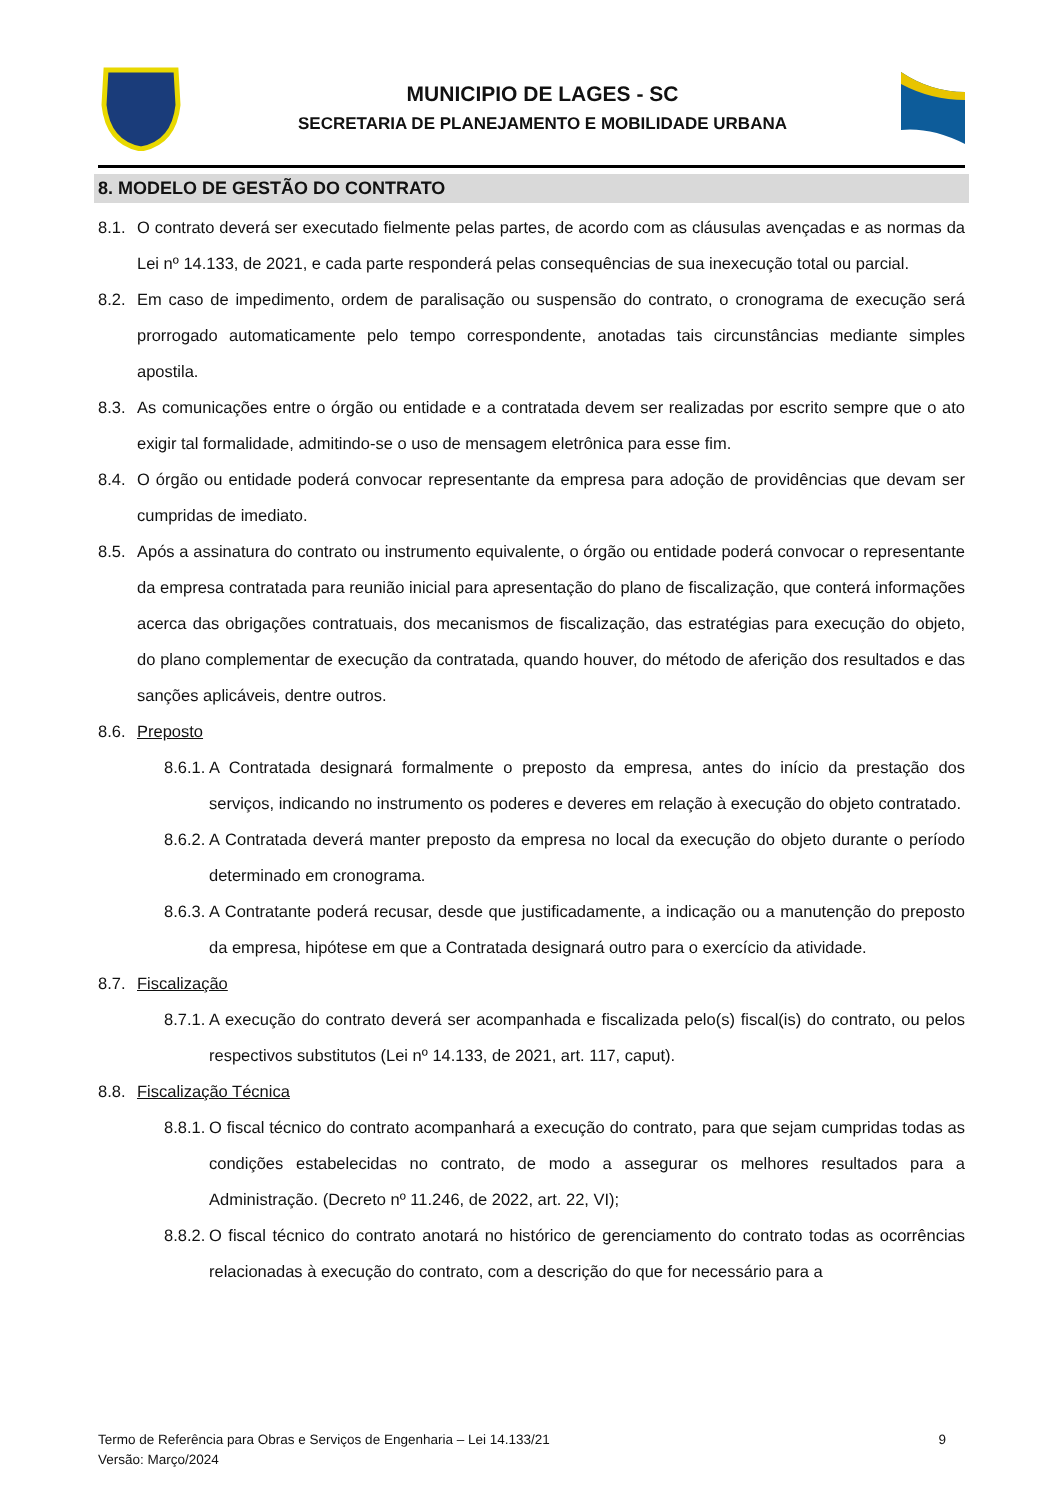MUNICIPIO DE LAGES - SC
SECRETARIA DE PLANEJAMENTO E MOBILIDADE URBANA
8. MODELO DE GESTÃO DO CONTRATO
8.1. O contrato deverá ser executado fielmente pelas partes, de acordo com as cláusulas avençadas e as normas da Lei nº 14.133, de 2021, e cada parte responderá pelas consequências de sua inexecução total ou parcial.
8.2. Em caso de impedimento, ordem de paralisação ou suspensão do contrato, o cronograma de execução será prorrogado automaticamente pelo tempo correspondente, anotadas tais circunstâncias mediante simples apostila.
8.3. As comunicações entre o órgão ou entidade e a contratada devem ser realizadas por escrito sempre que o ato exigir tal formalidade, admitindo-se o uso de mensagem eletrônica para esse fim.
8.4. O órgão ou entidade poderá convocar representante da empresa para adoção de providências que devam ser cumpridas de imediato.
8.5. Após a assinatura do contrato ou instrumento equivalente, o órgão ou entidade poderá convocar o representante da empresa contratada para reunião inicial para apresentação do plano de fiscalização, que conterá informações acerca das obrigações contratuais, dos mecanismos de fiscalização, das estratégias para execução do objeto, do plano complementar de execução da contratada, quando houver, do método de aferição dos resultados e das sanções aplicáveis, dentre outros.
8.6. Preposto
8.6.1. A Contratada designará formalmente o preposto da empresa, antes do início da prestação dos serviços, indicando no instrumento os poderes e deveres em relação à execução do objeto contratado.
8.6.2. A Contratada deverá manter preposto da empresa no local da execução do objeto durante o período determinado em cronograma.
8.6.3. A Contratante poderá recusar, desde que justificadamente, a indicação ou a manutenção do preposto da empresa, hipótese em que a Contratada designará outro para o exercício da atividade.
8.7. Fiscalização
8.7.1. A execução do contrato deverá ser acompanhada e fiscalizada pelo(s) fiscal(is) do contrato, ou pelos respectivos substitutos (Lei nº 14.133, de 2021, art. 117, caput).
8.8. Fiscalização Técnica
8.8.1. O fiscal técnico do contrato acompanhará a execução do contrato, para que sejam cumpridas todas as condições estabelecidas no contrato, de modo a assegurar os melhores resultados para a Administração. (Decreto nº 11.246, de 2022, art. 22, VI);
8.8.2. O fiscal técnico do contrato anotará no histórico de gerenciamento do contrato todas as ocorrências relacionadas à execução do contrato, com a descrição do que for necessário para a
Termo de Referência para Obras e Serviços de Engenharia – Lei 14.133/21
Versão: Março/2024
9